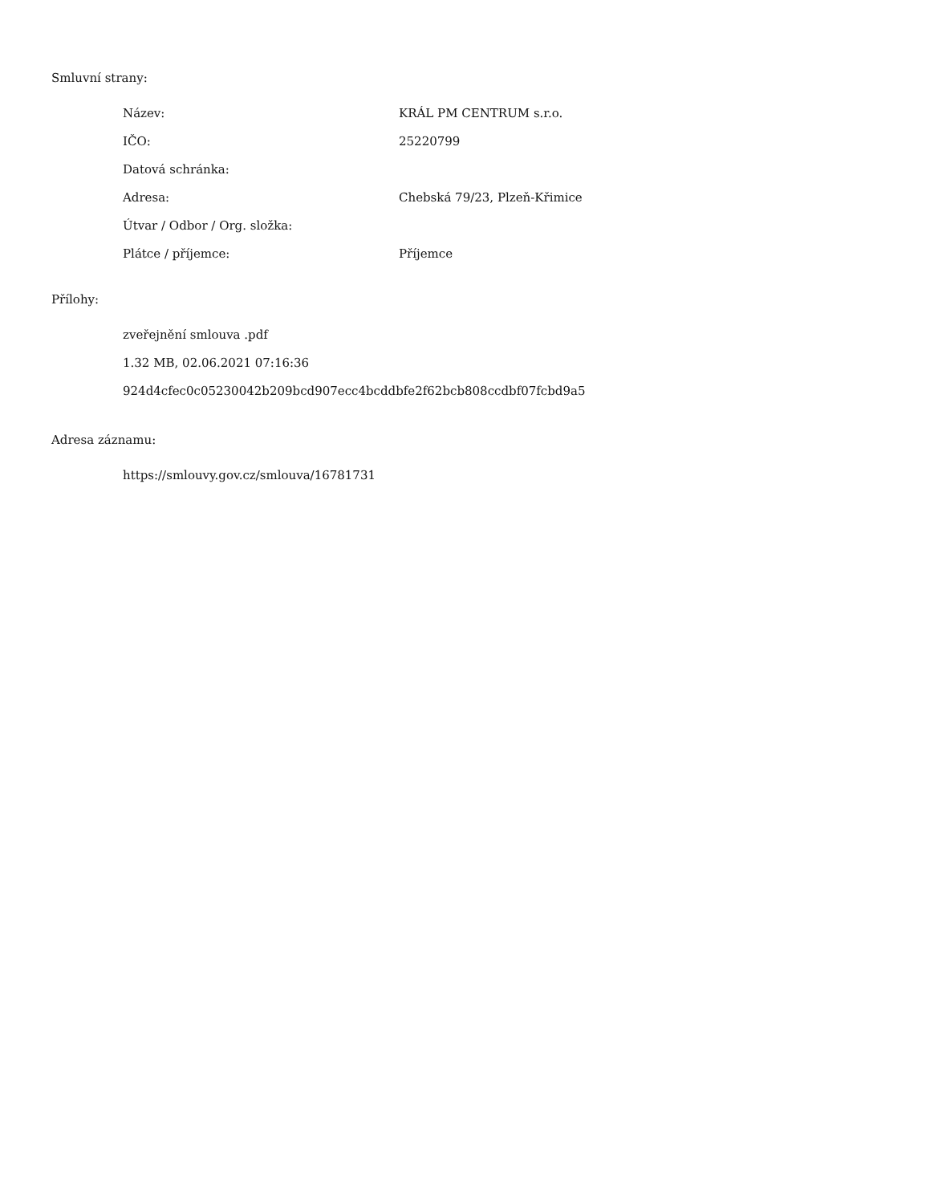Smluvní strany:
| Název: | KRÁL PM CENTRUM s.r.o. |
| IČO: | 25220799 |
| Datová schránka: | |
| Adresa: | Chebská 79/23, Plzeň-Křimice |
| Útvar / Odbor / Org. složka: | |
| Plátce / příjemce: | Příjemce |
Přílohy:
zveřejnění smlouva .pdf
1.32 MB, 02.06.2021 07:16:36
924d4cfec0c05230042b209bcd907ecc4bcddbfe2f62bcb808ccdbf07fcbd9a5
Adresa záznamu:
https://smlouvy.gov.cz/smlouva/16781731